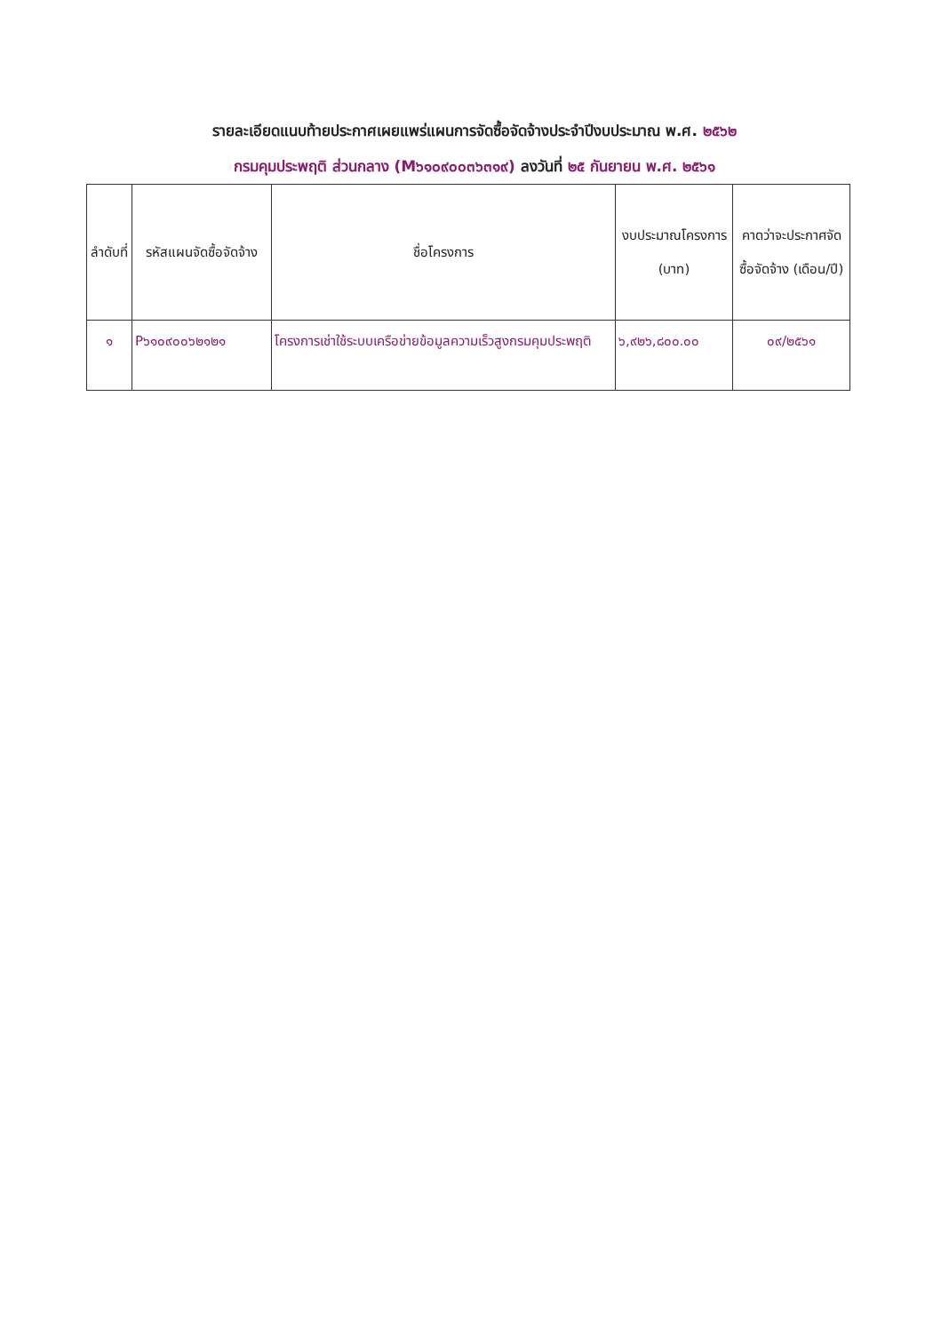รายละเอียดแนบท้ายประกาศเผยแพร่แผนการจัดซื้อจัดจ้างประจำปีงบประมาณ พ.ศ. ๒๕๖๒
กรมคุมประพฤติ ส่วนกลาง (M๖๑๐๙๐๐๓๖๓๑๙) ลงวันที่ ๒๕ กันยายน พ.ศ. ๒๕๖๑
| ลำดับที่ | รหัสแผนจัดซื้อจัดจ้าง | ชื่อโครงการ | งบประมาณโครงการ (บาท) | คาดว่าจะประกาศจัดซื้อจัดจ้าง (เดือน/ปี) |
| --- | --- | --- | --- | --- |
| ๑ | P๖๑๐๙๐๐๖๒๑๒๑ | โครงการเช่าใช้ระบบเครือข่ายข้อมูลความเร็วสูงกรมคุมประพฤติ | ๖,๙๒๖,๘๐๐.๐๐ | ๐๙/๒๕๖๑ |